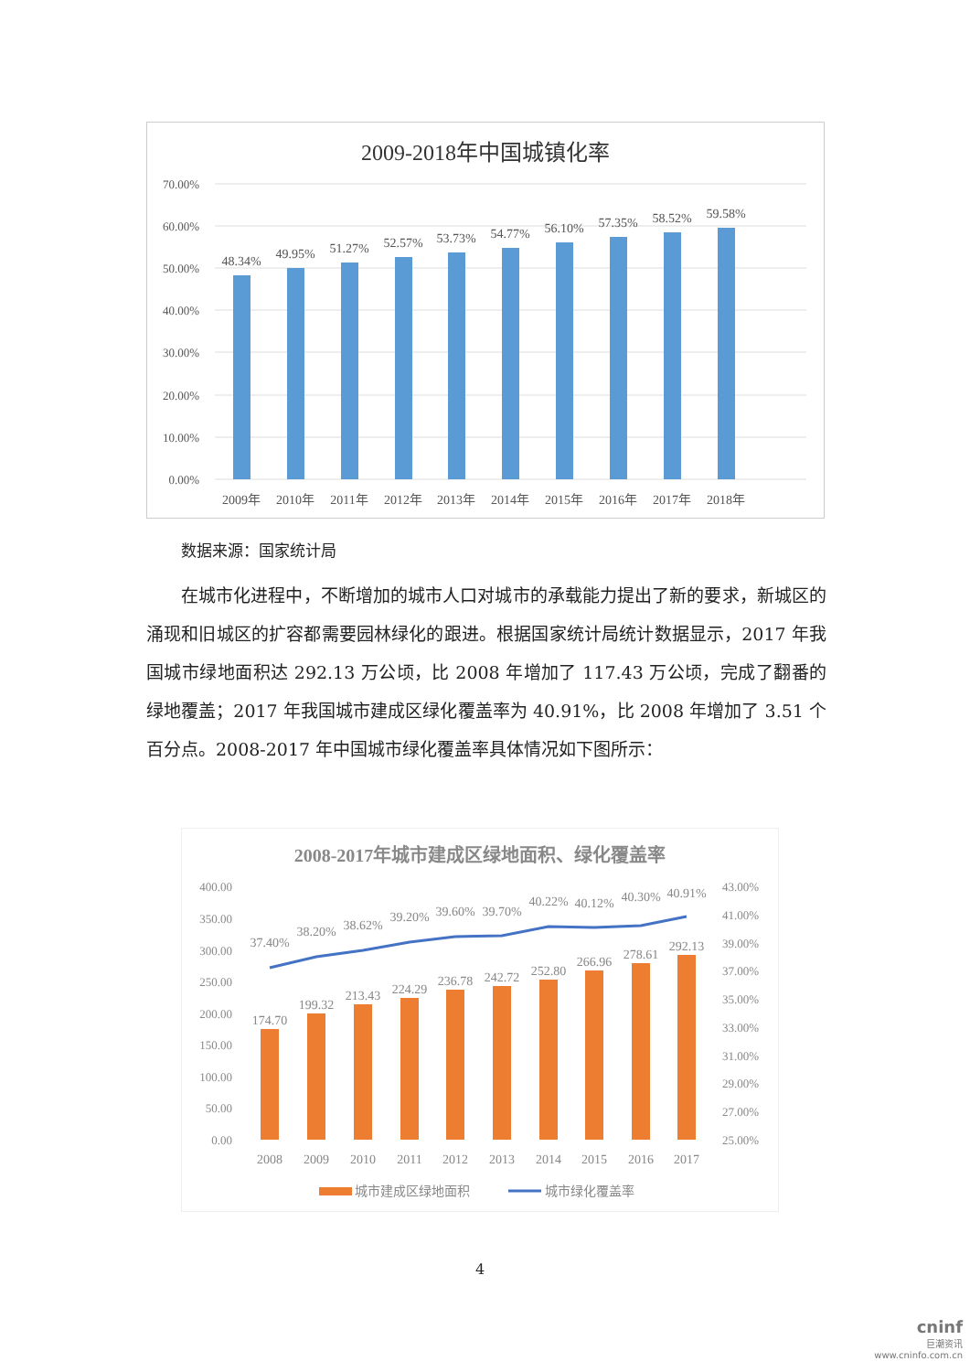2009-2018年中国城镇化率
70.00%
60.00%
50.00%
40.00%
30.00%
20.00%
10.00%
0.00%
48.34%
49.95%
51.27%
52.57%
53.73%
54.77%
56.10%
57.35%
58.52%
59.58%
2009年
2010年
2011年
2012年
2013年
2014年
2015年
2016年
2017年
2018年
数据来源：国家统计局
在城市化进程中，不断增加的城市人口对城市的承载能力提出了新的要求，新城区的涌现和旧城区的扩容都需要园林绿化的跟进。根据国家统计局统计数据显示，2017 年我国城市绿地面积达 292.13 万公顷，比 2008 年增加了 117.43 万公顷，完成了翻番的绿地覆盖；2017 年我国城市建成区绿化覆盖率为 40.91%，比 2008 年增加了 3.51 个百分点。2008-2017 年中国城市绿化覆盖率具体情况如下图所示：
2008-2017年城市建成区绿地面积、绿化覆盖率
400.00
350.00
300.00
250.00
200.00
150.00
100.00
50.00
0.00
43.00%
41.00%
39.00%
37.00%
35.00%
33.00%
31.00%
29.00%
27.00%
25.00%
174.70
199.32
213.43
224.29
236.78
242.72
252.80
266.96
278.61
292.13
37.40%
38.20%
38.62%
39.20%
39.60%
39.70%
40.22%
40.12%
40.30%
40.91%
2008
2009
2010
2011
2012
2013
2014
2015
2016
2017
城市建成区绿地面积
城市绿化覆盖率
4
cninf
巨潮资讯
www.cninfo.com.cn